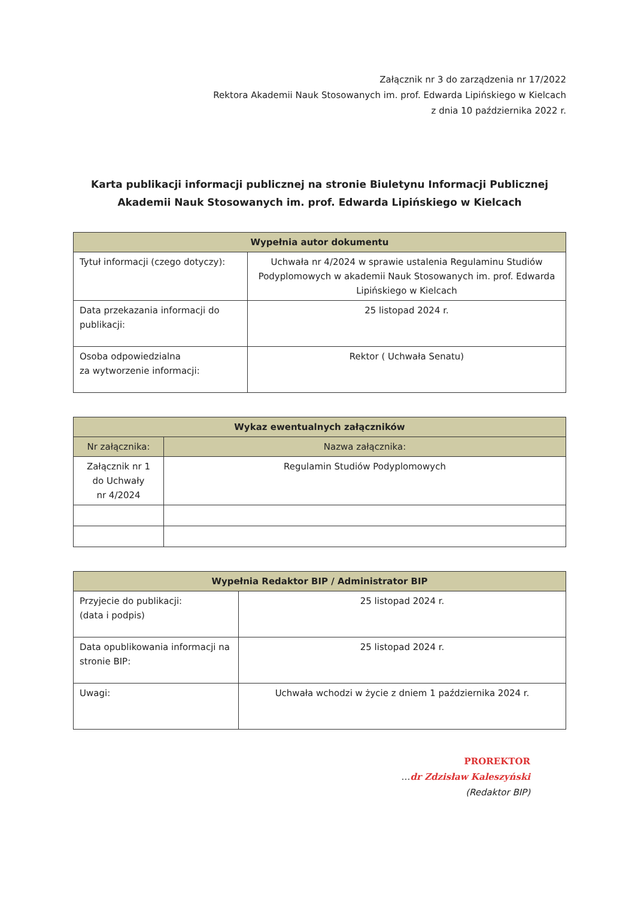Załącznik nr 3 do zarządzenia nr 17/2022
Rektora Akademii Nauk Stosowanych im. prof. Edwarda Lipińskiego w Kielcach
z dnia 10 października 2022 r.
Karta publikacji informacji publicznej na stronie Biuletynu Informacji Publicznej
Akademii Nauk Stosowanych im. prof. Edwarda Lipińskiego w Kielcach
| Wypełnia autor dokumentu | |
| --- | --- |
| Tytuł informacji (czego dotyczy): | Uchwała nr 4/2024 w sprawie ustalenia Regulaminu Studiów Podyplomowych w akademii Nauk Stosowanych im. prof. Edwarda Lipińskiego w Kielcach |
| Data przekazania informacji do publikacji: | 25 listopad 2024 r. |
| Osoba odpowiedzialna za wytworzenie informacji: | Rektor ( Uchwała Senatu) |
| Wykaz ewentualnych załączników | |
| --- | --- |
| Nr załącznika: | Nazwa załącznika: |
| Załącznik nr 1 do Uchwały nr 4/2024 | Regulamin Studiów Podyplomowych |
| Wypełnia Redaktor BIP / Administrator BIP | |
| --- | --- |
| Przyjecie do publikacji: (data i podpis) | 25 listopad 2024 r. |
| Data opublikowania informacji na stronie BIP: | 25 listopad 2024 r. |
| Uwagi: | Uchwała wchodzi w życie z dniem 1 października 2024 r. |
PROREKTOR
…dr Zdzisław Kaleszyński
(Redaktor BIP)